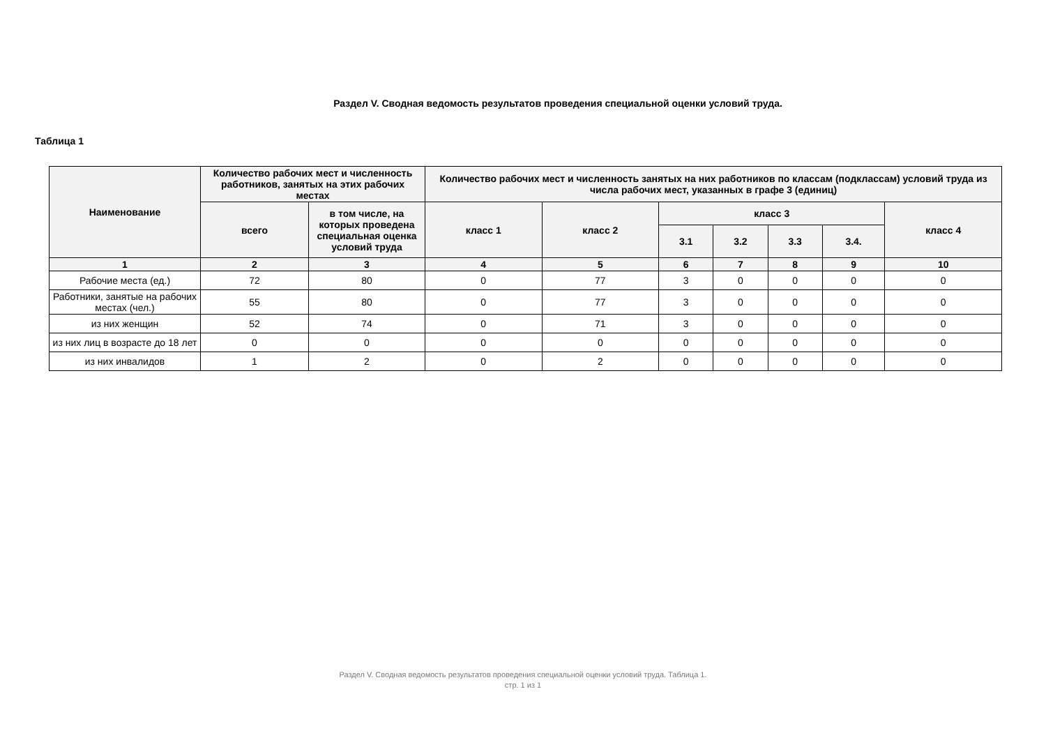Раздел V. Сводная ведомость результатов проведения специальной оценки условий труда.
Таблица 1
| Наименование | Количество рабочих мест и численность работников, занятых на этих рабочих местах | | Количество рабочих мест и численность занятых на них работников по классам (подклассам) условий труда из числа рабочих мест, указанных в графе 3 (единиц) | | | | | | |
| --- | --- | --- | --- | --- | --- | --- | --- | --- | --- |
| | всего | в том числе, на которых проведена специальная оценка условий труда | класс 1 | класс 2 | класс 3 | | | | класс 4 |
| | | | | | 3.1 | 3.2 | 3.3 | 3.4. | |
| 1 | 2 | 3 | 4 | 5 | 6 | 7 | 8 | 9 | 10 |
| Рабочие места (ед.) | 72 | 80 | 0 | 77 | 3 | 0 | 0 | 0 | 0 |
| Работники, занятые на рабочих местах (чел.) | 55 | 80 | 0 | 77 | 3 | 0 | 0 | 0 | 0 |
| из них женщин | 52 | 74 | 0 | 71 | 3 | 0 | 0 | 0 | 0 |
| из них лиц в возрасте до 18 лет | 0 | 0 | 0 | 0 | 0 | 0 | 0 | 0 | 0 |
| из них инвалидов | 1 | 2 | 0 | 2 | 0 | 0 | 0 | 0 | 0 |
Раздел V. Сводная ведомость результатов проведения специальной оценки условий труда. Таблица 1.
стр. 1 из 1